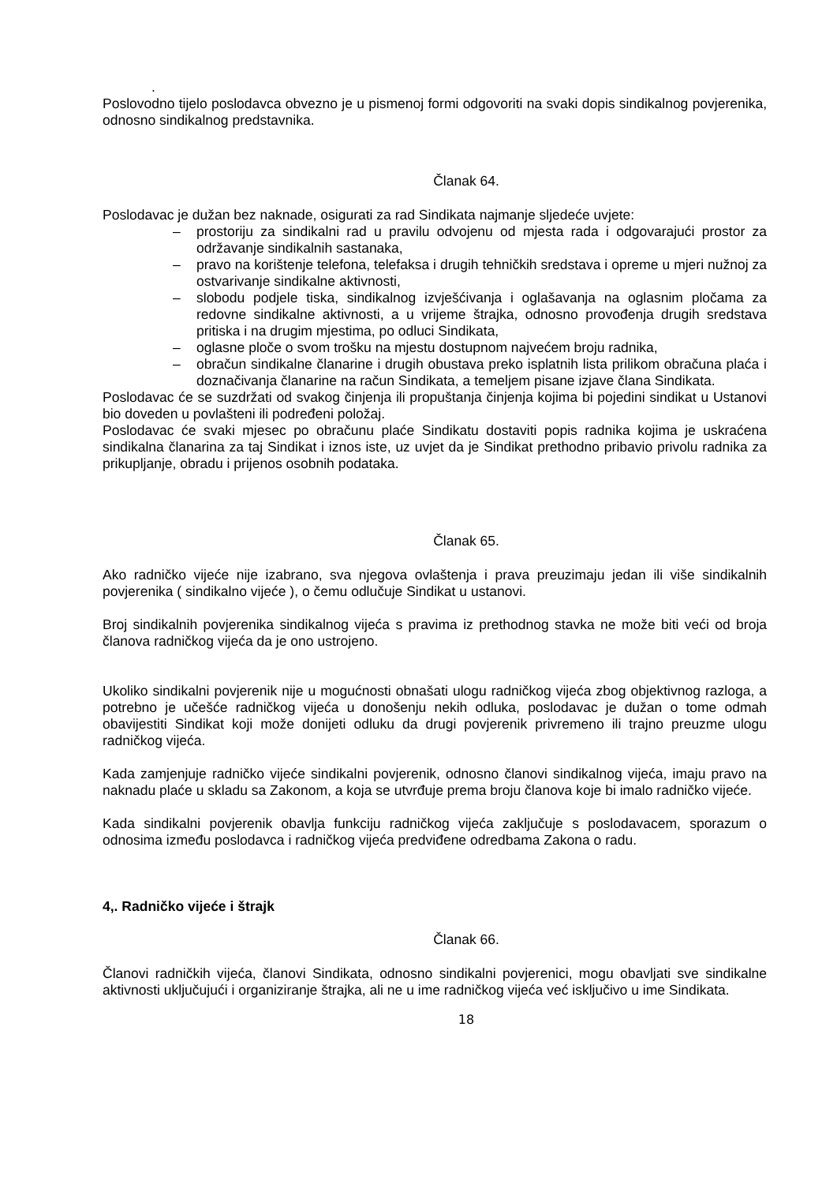.
Poslovodno tijelo poslodavca obvezno je u pismenoj formi odgovoriti na svaki dopis sindikalnog povjerenika, odnosno sindikalnog predstavnika.
Članak 64.
Poslodavac je dužan bez naknade, osigurati za rad Sindikata najmanje sljedeće uvjete:
– prostoriju za sindikalni rad u pravilu odvojenu od mjesta rada i odgovarajući prostor za održavanje sindikalnih sastanaka,
– pravo na korištenje telefona, telefaksa i drugih tehničkih sredstava i opreme u mjeri nužnoj za ostvarivanje sindikalne aktivnosti,
– slobodu podjele tiska, sindikalnog izvješćivanja i oglašavanja na oglasnim pločama za redovne sindikalne aktivnosti, a u vrijeme štrajka, odnosno provođenja drugih sredstava pritiska i na drugim mjestima, po odluci Sindikata,
– oglasne ploče o svom trošku na mjestu dostupnom najvećem broju radnika,
– obračun sindikalne članarine i drugih obustava preko isplatnih lista prilikom obračuna plaća i doznačivanja članarine na račun Sindikata, a temeljem pisane izjave člana Sindikata.
Poslodavac će se suzdržati od svakog činjenja ili propuštanja činjenja kojima bi pojedini sindikat u Ustanovi bio doveden u povlašteni ili podređeni položaj.
Poslodavac će svaki mjesec po obračunu plaće Sindikatu dostaviti popis radnika kojima je uskraćena sindikalna članarina za taj Sindikat i iznos iste, uz uvjet da je Sindikat prethodno pribavio privolu radnika za prikupljanje, obradu i prijenos osobnih podataka.
Članak 65.
Ako radničko vijeće nije izabrano, sva njegova ovlaštenja i prava preuzimaju jedan ili više sindikalnih povjerenika ( sindikalno vijeće ), o čemu odlučuje Sindikat u ustanovi.
Broj sindikalnih povjerenika sindikalnog vijeća s pravima iz prethodnog stavka ne može biti veći od broja članova radničkog vijeća da je ono ustrojeno.
Ukoliko sindikalni povjerenik nije u mogućnosti obnašati ulogu radničkog vijeća zbog objektivnog razloga, a potrebno je učešće radničkog vijeća u donošenju nekih odluka, poslodavac je dužan o tome odmah obavijestiti Sindikat koji može donijeti odluku da drugi povjerenik privremeno ili trajno preuzme ulogu radničkog vijeća.
Kada zamjenjuje radničko vijeće sindikalni povjerenik, odnosno članovi sindikalnog vijeća, imaju pravo na naknadu plaće u skladu sa Zakonom, a koja se utvrđuje prema broju članova koje bi imalo radničko vijeće.
Kada sindikalni povjerenik obavlja funkciju radničkog vijeća zaključuje s poslodavacem, sporazum o odnosima između poslodavca i radničkog vijeća predviđene odredbama Zakona o radu.
4,. Radničko vijeće i štrajk
Članak 66.
Članovi radničkih vijeća, članovi Sindikata, odnosno sindikalni povjerenici, mogu obavljati sve sindikalne aktivnosti uključujući i organiziranje štrajka, ali ne u ime radničkog vijeća već isključivo u ime Sindikata.
18